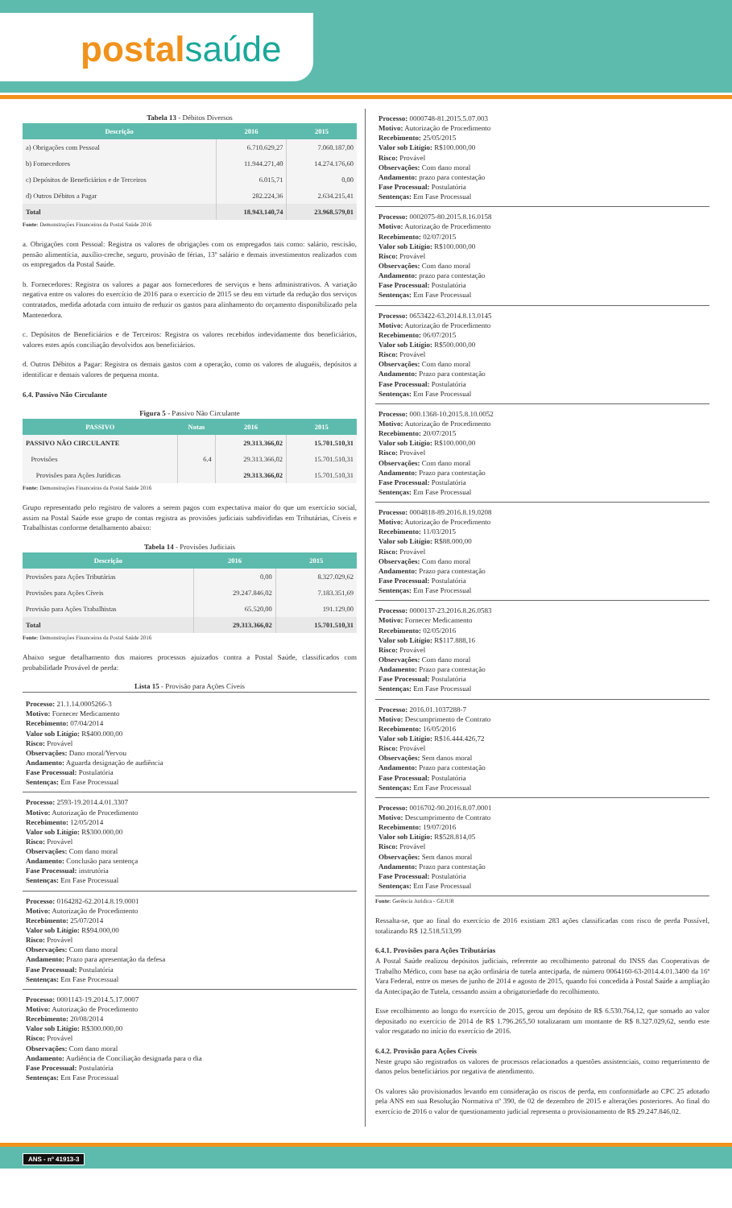postal saúde
Tabela 13 - Débitos Diversos
| Descrição | 2016 | 2015 |
| --- | --- | --- |
| a) Obrigações com Pessoal | 6.710.629,27 | 7.060.187,00 |
| b) Fornecedores | 11.944.271,40 | 14.274.176,60 |
| c) Depósitos de Beneficiários e de Terceiros | 6.015,71 | 0,00 |
| d) Outros Débitos a Pagar | 282.224,36 | 2.634.215,41 |
| Total | 18.943.140,74 | 23.968.579,01 |
Fonte: Demonstrações Financeiras da Postal Saúde 2016
a. Obrigações com Pessoal: Registra os valores de obrigações com os empregados tais como: salário, rescisão, pensão alimentícia, auxílio-creche, seguro, provisão de férias, 13º salário e demais investimentos realizados com os empregados da Postal Saúde.
b. Fornecedores: Registra os valores a pagar aos fornecedores de serviços e bens administrativos. A variação negativa entre os valores do exercício de 2016 para o exercício de 2015 se deu em virtude da redução dos serviços contratados, medida adotada com intuito de reduzir os gastos para alinhamento do orçamento disponibilizado pela Mantenedora.
c. Depósitos de Beneficiários e de Terceiros: Registra os valores recebidos indevidamente dos beneficiários, valores estes após conciliação devolvidos aos beneficiários.
d. Outros Débitos a Pagar: Registra os demais gastos com a operação, como os valores de aluguéis, depósitos a identificar e demais valores de pequena monta.
6.4. Passivo Não Circulante
Figura 5 - Passivo Não Circulante
| PASSIVO | Notas | 2016 | 2015 |
| --- | --- | --- | --- |
| PASSIVO NÃO CIRCULANTE | | 29.313.366,02 | 15.701.510,31 |
| Provisões | 6.4 | 29.313.366,02 | 15.701.510,31 |
| Provisões para Ações Jurídicas | | 29.313.366,02 | 15.701.510,31 |
Fonte: Demonstrações Financeiras da Postal Saúde 2016
Grupo representado pelo registro de valores a serem pagos com expectativa maior do que um exercício social, assim na Postal Saúde esse grupo de contas registra as provisões judiciais subdivididas em Tributárias, Cíveis e Trabalhistas conforme detalhamento abaixo:
Tabela 14 - Provisões Judiciais
| Descrição | 2016 | 2015 |
| --- | --- | --- |
| Provisões para Ações Tributárias | 0,00 | 8.327.029,62 |
| Provisões para Ações Cíveis | 29.247.846,02 | 7.183.351,69 |
| Provisão para Ações Trabalhistas | 65.520,00 | 191.129,00 |
| Total | 29.313.366,02 | 15.701.510,31 |
Fonte: Demonstrações Financeiras da Postal Saúde 2016
Abaixo segue detalhamento dos maiores processos ajuizados contra a Postal Saúde, classificados com probabilidade Provável de perda:
Lista 15 - Provisão para Ações Cíveis
Processo: 21.1.14.0005266-3
Motivo: Fornecer Medicamento
Recebimento: 07/04/2014
Valor sob Litígio: R$400.000,00
Risco: Provável
Observações: Dano moral/Yervou
Andamento: Aguarda designação de audiência
Fase Processual: Postulatória
Sentenças: Em Fase Processual
Processo: 2593-19.2014.4.01.3307
Motivo: Autorização de Procedimento
Recebimento: 12/05/2014
Valor sob Litígio: R$300.000,00
Risco: Provável
Observações: Com dano moral
Andamento: Conclusão para sentença
Fase Processual: instrutória
Sentenças: Em Fase Processual
Processo: 0164282-62.2014.8.19.0001
Motivo: Autorização de Procedimento
Recebimento: 25/07/2014
Valor sob Litígio: R$94.000,00
Risco: Provável
Observações: Com dano moral
Andamento: Prazo para apresentação da defesa
Fase Processual: Postulatória
Sentenças: Em Fase Processual
Processo: 0001143-19.2014.5.17.0007
Motivo: Autorização de Procedimento
Recebimento: 20/08/2014
Valor sob Litígio: R$300.000,00
Risco: Provável
Observações: Com dano moral
Andamento: Audiência de Conciliação designada para o dia
Fase Processual: Postulatória
Sentenças: Em Fase Processual
Processo: 0000748-81.2015.5.07.003
Motivo: Autorização de Procedimento
Recebimento: 25/05/2015
Valor sob Litígio: R$100.000,00
Risco: Provável
Observações: Com dano moral
Andamento: prazo para contestação
Fase Processual: Postulatória
Sentenças: Em Fase Processual
Processo: 0002075-80.2015.8.16.0158
Motivo: Autorização de Procedimento
Recebimento: 02/07/2015
Valor sob Litígio: R$100.000,00
Risco: Provável
Observações: Com dano moral
Andamento: prazo para contestação
Fase Processual: Postulatória
Sentenças: Em Fase Processual
Processo: 0653422-63.2014.8.13.0145
Motivo: Autorização de Procedimento
Recebimento: 06/07/2015
Valor sob Litígio: R$500.000,00
Risco: Provável
Observações: Com dano moral
Andamento: Prazo para contestação
Fase Processual: Postulatória
Sentenças: Em Fase Processual
Processo: 000.1368-10.2015.8.10.0052
Motivo: Autorização de Procedimento
Recebimento: 20/07/2015
Valor sob Litígio: R$100.000,00
Risco: Provável
Observações: Com dano moral
Andamento: Prazo para contestação
Fase Processual: Postulatória
Sentenças: Em Fase Processual
Processo: 0004818-89.2016.8.19.0208
Motivo: Autorização de Procedimento
Recebimento: 11/03/2015
Valor sob Litígio: R$88.000,00
Risco: Provável
Observações: Com dano moral
Andamento: Prazo para contestação
Fase Processual: Postulatória
Sentenças: Em Fase Processual
Processo: 0000137-23.2016.8.26.0583
Motivo: Fornecer Medicamento
Recebimento: 02/05/2016
Valor sob Litígio: R$117.888,16
Risco: Provável
Observações: Com dano moral
Andamento: Prazo para contestação
Fase Processual: Postulatória
Sentenças: Em Fase Processual
Processo: 2016.01.1037288-7
Motivo: Descumprimento de Contrato
Recebimento: 16/05/2016
Valor sob Litígio: R$16.444.426,72
Risco: Provável
Observações: Sem danos moral
Andamento: Prazo para contestação
Fase Processual: Postulatória
Sentenças: Em Fase Processual
Processo: 0016702-90.2016.8.07.0001
Motivo: Descumprimento de Contrato
Recebimento: 19/07/2016
Valor sob Litígio: R$528.814,05
Risco: Provável
Observações: Sem danos moral
Andamento: Prazo para contestação
Fase Processual: Postulatória
Sentenças: Em Fase Processual
Fonte: Gerência Jurídica - GEJUR
Ressalta-se, que ao final do exercício de 2016 existiam 283 ações classificadas com risco de perda Possível, totalizando R$ 12.518.513,99
6.4.1. Provisões para Ações Tributárias
A Postal Saúde realizou depósitos judiciais, referente ao recolhimento patronal do INSS das Cooperativas de Trabalho Médico, com base na ação ordinária de tutela antecipada, de número 0064160-63-2014.4.01.3400 da 16ª Vara Federal, entre os meses de junho de 2014 e agosto de 2015, quando foi concedida à Postal Saúde a ampliação da Antecipação de Tutela, cessando assim a obrigatoriedade do recolhimento.
Esse recolhimento ao longo do exercício de 2015, gerou um depósito de R$ 6.530.764,12, que somado ao valor depositado no exercício de 2014 de R$ 1.796.265,50 totalizaram um montante de R$ 8.327.029,62, sendo este valor resgatado no início do exercício de 2016.
6.4.2. Provisão para Ações Cíveis
Neste grupo são registrados os valores de processos relacionados a questões assistenciais, como requerimento de danos pelos beneficiários por negativa de atendimento.
Os valores são provisionados levando em consideração os riscos de perda, em conformidade ao CPC 25 adotado pela ANS em sua Resolução Normativa nº 390, de 02 de dezembro de 2015 e alterações posteriores. Ao final do exercício de 2016 o valor de questionamento judicial representa o provisionamento de R$ 29.247.846,02.
ANS - nº 41913-3